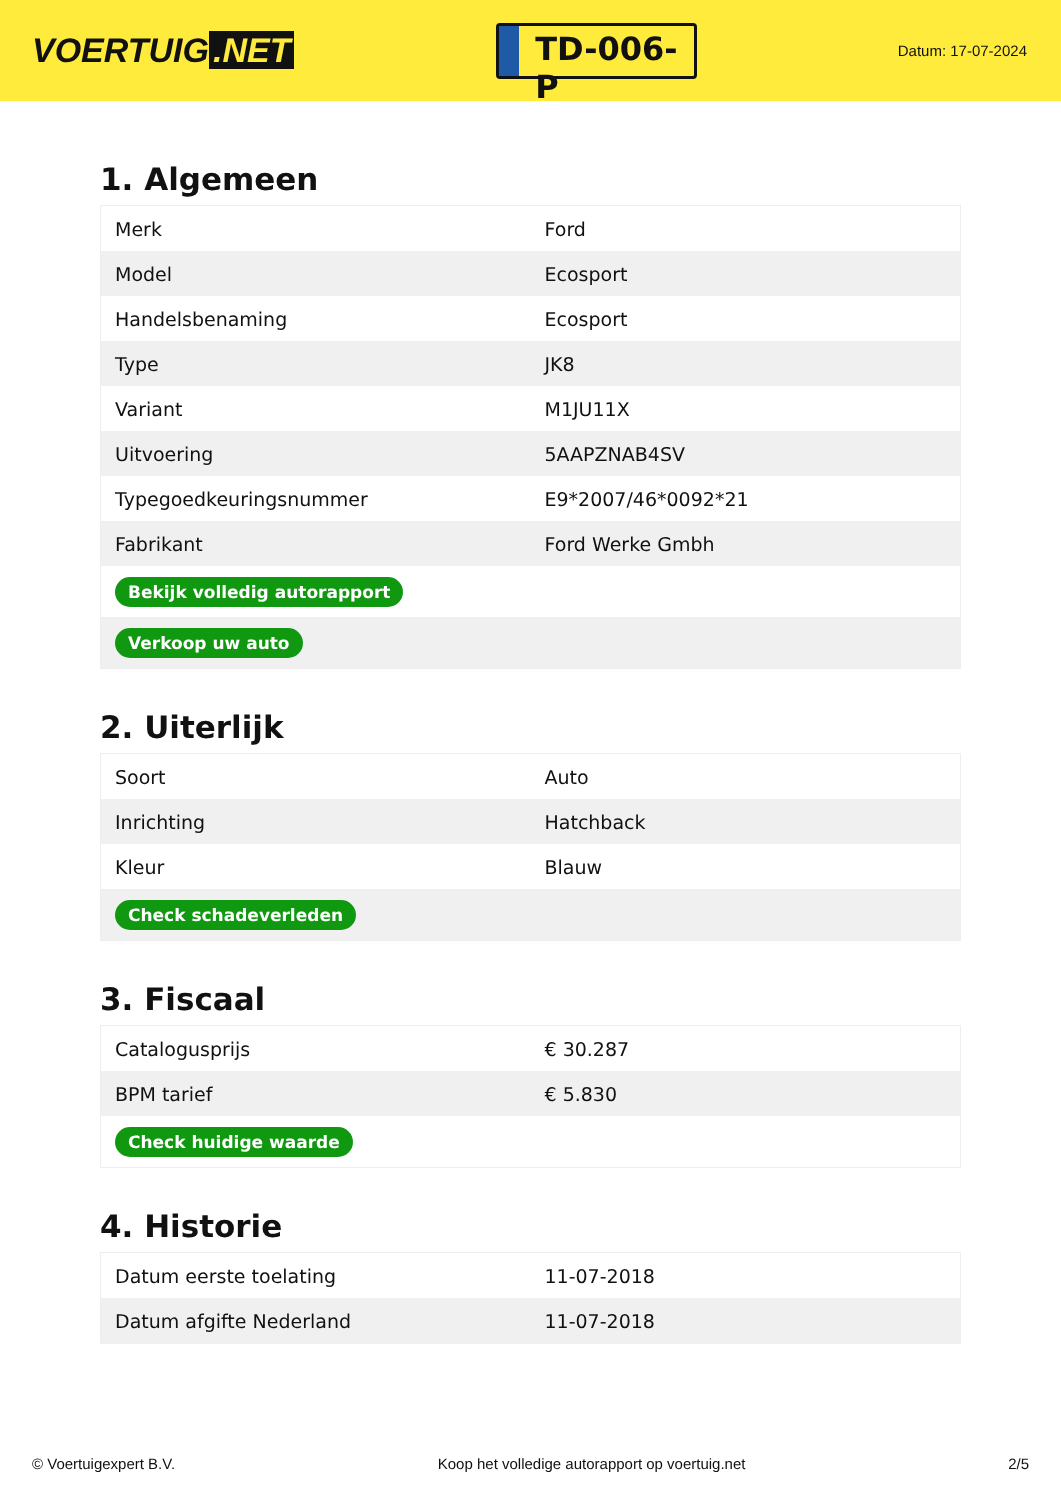VOERTUIG.NET
TD-006-P
Datum: 17-07-2024
1. Algemeen
| Merk | Ford |
| Model | Ecosport |
| Handelsbenaming | Ecosport |
| Type | JK8 |
| Variant | M1JU11X |
| Uitvoering | 5AAPZNAB4SV |
| Typegoedkeuringsnummer | E9*2007/46*0092*21 |
| Fabrikant | Ford Werke Gmbh |
| Bekijk volledig autorapport | |
| Verkoop uw auto | |
2. Uiterlijk
| Soort | Auto |
| Inrichting | Hatchback |
| Kleur | Blauw |
| Check schadeverleden | |
3. Fiscaal
| Catalogusprijs | € 30.287 |
| BPM tarief | € 5.830 |
| Check huidige waarde | |
4. Historie
| Datum eerste toelating | 11-07-2018 |
| Datum afgifte Nederland | 11-07-2018 |
© Voertuigexpert B.V. Koop het volledige autorapport op voertuig.net 2/5